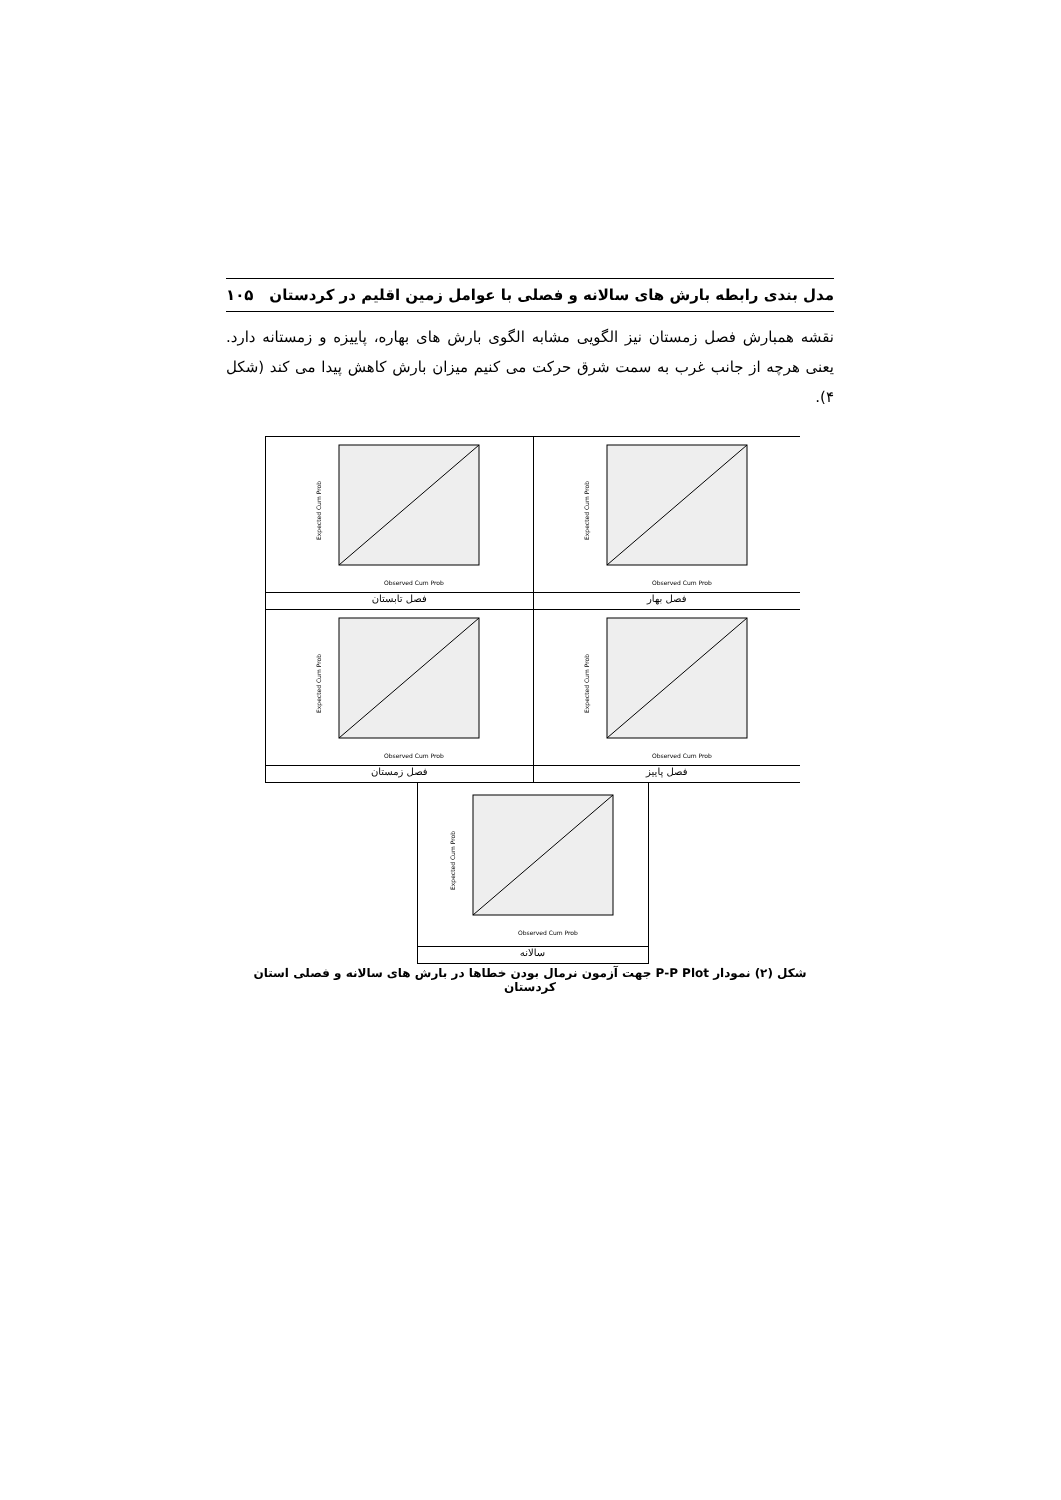مدل بندی رابطه بارش های سالانه و فصلی با عوامل زمین اقلیم در کردستان ۱۰۵
نقشه همبارش فصل زمستان نیز الگویی مشابه الگوی بارش های بهاره، پاییزه و زمستانه دارد. یعنی هرچه از جانب غرب به سمت شرق حرکت می کنیم میزان بارش کاهش پیدا می کند (شکل ۴).
Observed Cum Prob
Expected Cum Prob
فصل تابستان
Observed Cum Prob
Expected Cum Prob
فصل بهار
Observed Cum Prob
Expected Cum Prob
فصل زمستان
Observed Cum Prob
Expected Cum Prob
فصل پاییز
Observed Cum Prob
Expected Cum Prob
سالانه
شکل (۲) نمودار P-P Plot جهت آزمون نرمال بودن خطاها در بارش های سالانه و فصلی استان کردستان